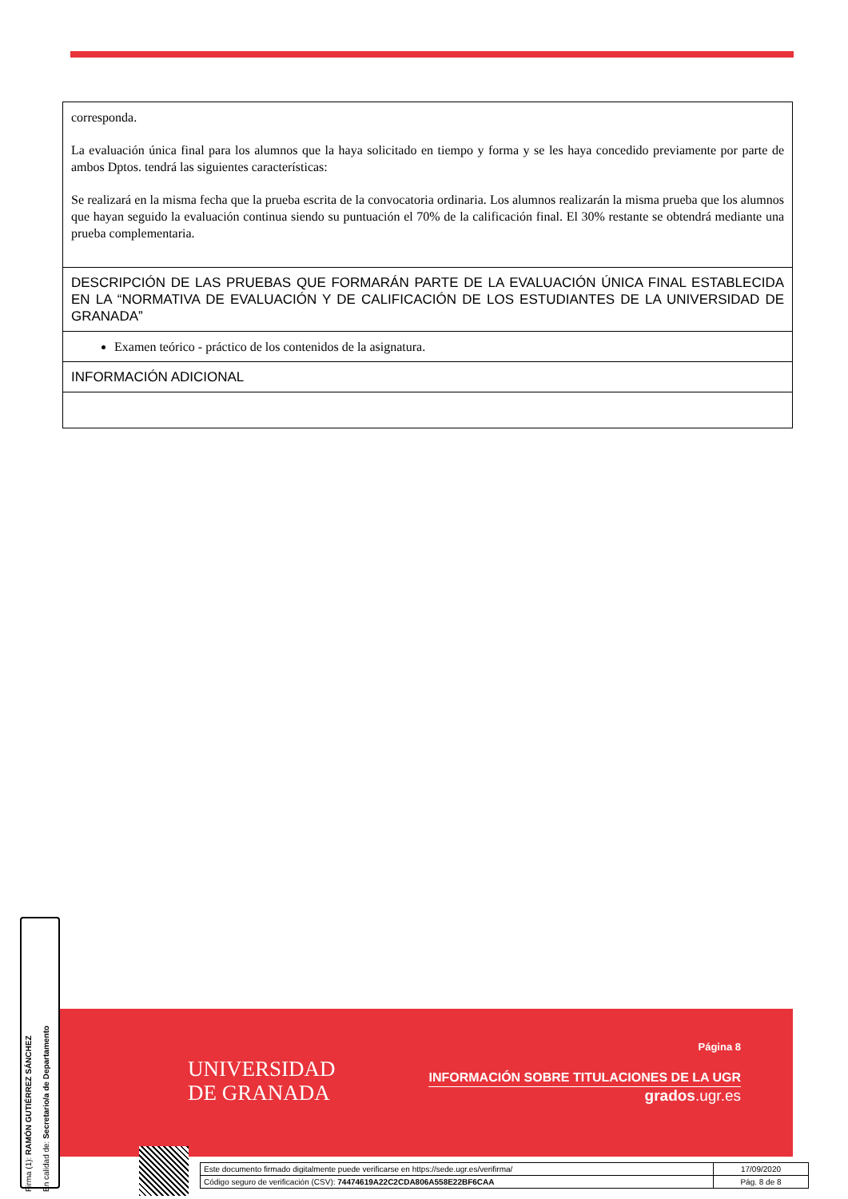| corresponda. La evaluación única final para los alumnos que la haya solicitado en tiempo y forma y se les haya concedido previamente por parte de ambos Dptos. tendrá las siguientes características: Se realizará en la misma fecha que la prueba escrita de la convocatoria ordinaria. Los alumnos realizarán la misma prueba que los alumnos que hayan seguido la evaluación continua siendo su puntuación el 70% de la calificación final. El 30% restante se obtendrá mediante una prueba complementaria. |
| DESCRIPCIÓN DE LAS PRUEBAS QUE FORMARÁN PARTE DE LA EVALUACIÓN ÚNICA FINAL ESTABLECIDA EN LA “NORMATIVA DE EVALUACIÓN Y DE CALIFICACIÓN DE LOS ESTUDIANTES DE LA UNIVERSIDAD DE GRANADA” |
| Examen teórico - práctico de los contenidos de la asignatura. |
| INFORMACIÓN ADICIONAL |
UNIVERSIDAD
DE GRANADA
Página 8
INFORMACIÓN SOBRE TITULACIONES DE LA UGR
grados.ugr.es
Firma (1): RAMÓN GUTIÉRREZ SÁNCHEZ
En calidad de: Secretario/a de Departamento
| Este documento firmado digitalmente puede verificarse en https://sede.ugr.es/verifirma/ | 17/09/2020 |
| Código seguro de verificación (CSV): 74474619A22C2CDA806A558E22BF6CAA | Pág. 8 de 8 |